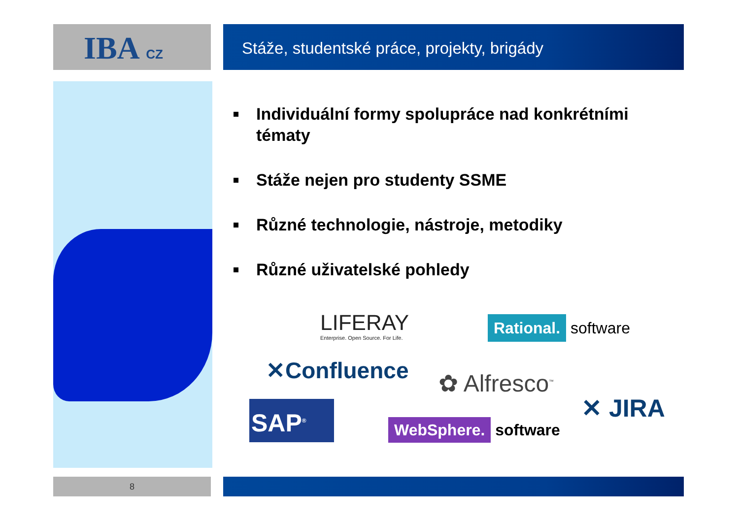IBA CZ Stáže, studentské práce, projekty, brigády
Individuální formy spolupráce nad konkrétními tématy
Stáže nejen pro studenty SSME
Různé technologie, nástroje, metodiky
Různé uživatelské pohledy
LIFERAY
Enterprise. Open Source. For Life.
Rational. software
✕Confluence ✿ Alfresco<sup>™</sup>
SAP<sup>®</sup>
WebSphere. software
✕ JIRA
8